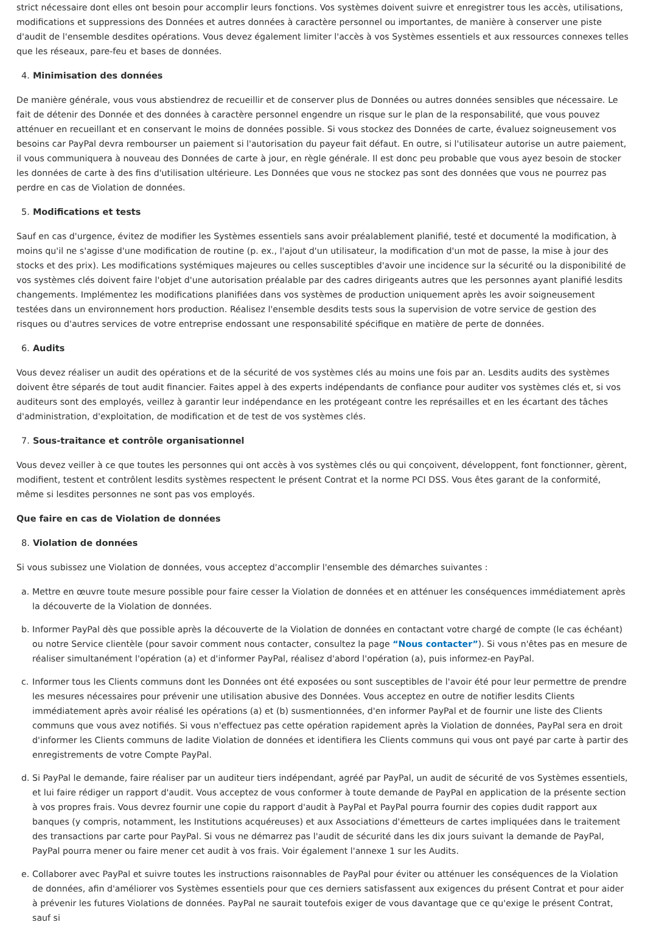strict nécessaire dont elles ont besoin pour accomplir leurs fonctions. Vos systèmes doivent suivre et enregistrer tous les accès, utilisations, modifications et suppressions des Données et autres données à caractère personnel ou importantes, de manière à conserver une piste d'audit de l'ensemble desdites opérations. Vous devez également limiter l'accès à vos Systèmes essentiels et aux ressources connexes telles que les réseaux, pare-feu et bases de données.
4. Minimisation des données
De manière générale, vous vous abstiendrez de recueillir et de conserver plus de Données ou autres données sensibles que nécessaire. Le fait de détenir des Donnée et des données à caractère personnel engendre un risque sur le plan de la responsabilité, que vous pouvez atténuer en recueillant et en conservant le moins de données possible. Si vous stockez des Données de carte, évaluez soigneusement vos besoins car PayPal devra rembourser un paiement si l'autorisation du payeur fait défaut. En outre, si l'utilisateur autorise un autre paiement, il vous communiquera à nouveau des Données de carte à jour, en règle générale. Il est donc peu probable que vous ayez besoin de stocker les données de carte à des fins d'utilisation ultérieure. Les Données que vous ne stockez pas sont des données que vous ne pourrez pas perdre en cas de Violation de données.
5. Modifications et tests
Sauf en cas d'urgence, évitez de modifier les Systèmes essentiels sans avoir préalablement planifié, testé et documenté la modification, à moins qu'il ne s'agisse d'une modification de routine (p. ex., l'ajout d'un utilisateur, la modification d'un mot de passe, la mise à jour des stocks et des prix). Les modifications systémiques majeures ou celles susceptibles d'avoir une incidence sur la sécurité ou la disponibilité de vos systèmes clés doivent faire l'objet d'une autorisation préalable par des cadres dirigeants autres que les personnes ayant planifié lesdits changements. Implémentez les modifications planifiées dans vos systèmes de production uniquement après les avoir soigneusement testées dans un environnement hors production. Réalisez l'ensemble desdits tests sous la supervision de votre service de gestion des risques ou d'autres services de votre entreprise endossant une responsabilité spécifique en matière de perte de données.
6. Audits
Vous devez réaliser un audit des opérations et de la sécurité de vos systèmes clés au moins une fois par an. Lesdits audits des systèmes doivent être séparés de tout audit financier. Faites appel à des experts indépendants de confiance pour auditer vos systèmes clés et, si vos auditeurs sont des employés, veillez à garantir leur indépendance en les protégeant contre les représailles et en les écartant des tâches d'administration, d'exploitation, de modification et de test de vos systèmes clés.
7. Sous-traitance et contrôle organisationnel
Vous devez veiller à ce que toutes les personnes qui ont accès à vos systèmes clés ou qui conçoivent, développent, font fonctionner, gèrent, modifient, testent et contrôlent lesdits systèmes respectent le présent Contrat et la norme PCI DSS. Vous êtes garant de la conformité, même si lesdites personnes ne sont pas vos employés.
Que faire en cas de Violation de données
8. Violation de données
Si vous subissez une Violation de données, vous acceptez d'accomplir l'ensemble des démarches suivantes :
a. Mettre en œuvre toute mesure possible pour faire cesser la Violation de données et en atténuer les conséquences immédiatement après la découverte de la Violation de données.
b. Informer PayPal dès que possible après la découverte de la Violation de données en contactant votre chargé de compte (le cas échéant) ou notre Service clientèle (pour savoir comment nous contacter, consultez la page “Nous contacter”). Si vous n'êtes pas en mesure de réaliser simultanément l'opération (a) et d'informer PayPal, réalisez d'abord l'opération (a), puis informez-en PayPal.
c. Informer tous les Clients communs dont les Données ont été exposées ou sont susceptibles de l'avoir été pour leur permettre de prendre les mesures nécessaires pour prévenir une utilisation abusive des Données. Vous acceptez en outre de notifier lesdits Clients immédiatement après avoir réalisé les opérations (a) et (b) susmentionnées, d'en informer PayPal et de fournir une liste des Clients communs que vous avez notifiés. Si vous n'effectuez pas cette opération rapidement après la Violation de données, PayPal sera en droit d'informer les Clients communs de ladite Violation de données et identifiera les Clients communs qui vous ont payé par carte à partir des enregistrements de votre Compte PayPal.
d. Si PayPal le demande, faire réaliser par un auditeur tiers indépendant, agréé par PayPal, un audit de sécurité de vos Systèmes essentiels, et lui faire rédiger un rapport d'audit. Vous acceptez de vous conformer à toute demande de PayPal en application de la présente section à vos propres frais. Vous devrez fournir une copie du rapport d'audit à PayPal et PayPal pourra fournir des copies dudit rapport aux banques (y compris, notamment, les Institutions acquéreuses) et aux Associations d'émetteurs de cartes impliquées dans le traitement des transactions par carte pour PayPal. Si vous ne démarrez pas l'audit de sécurité dans les dix jours suivant la demande de PayPal, PayPal pourra mener ou faire mener cet audit à vos frais. Voir également l'annexe 1 sur les Audits.
e. Collaborer avec PayPal et suivre toutes les instructions raisonnables de PayPal pour éviter ou atténuer les conséquences de la Violation de données, afin d'améliorer vos Systèmes essentiels pour que ces derniers satisfassent aux exigences du présent Contrat et pour aider à prévenir les futures Violations de données. PayPal ne saurait toutefois exiger de vous davantage que ce qu'exige le présent Contrat, sauf si